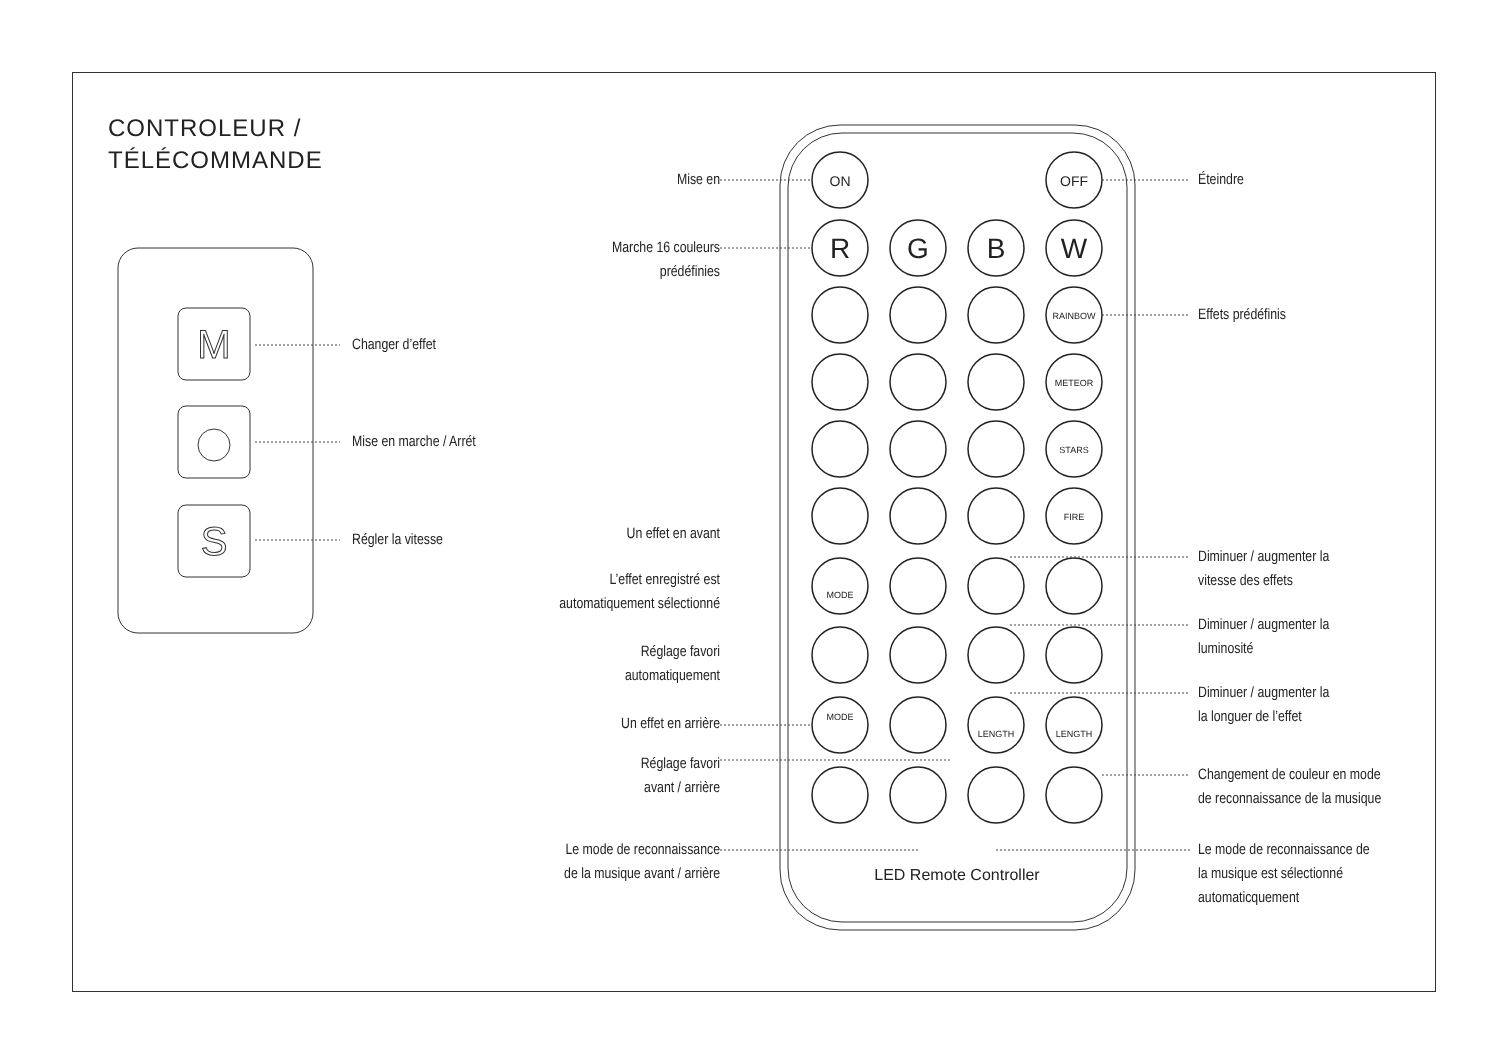CONTROLEUR /
TÉLÉCOMMANDE
M
S
ON
OFF
R
G
B
W
RAINBOW
METEOR
STARS
FIRE
MODE
MODE
LENGTH
LENGTH
LED Remote Controller
Changer d’effet
Mise en marche / Arrét
Régler la vitesse
Mise en Éteindre
Marche 16 couleurs
prédéfinies
Effets prédéfinis
Un effet en avant
L’effet enregistré est
automatiquement sélectionné
Réglage favori
automatiquement
Un effet en arrière
Réglage favori
avant / arrière
Le mode de reconnaissance
de la musique avant / arrière
Diminuer / augmenter la
vitesse des effets
Diminuer / augmenter la
luminosité
Diminuer / augmenter la
la longuer de l’effet
Changement de couleur en mode
de reconnaissance de la musique
Le mode de reconnaissance de
la musique est sélectionné
automaticquement